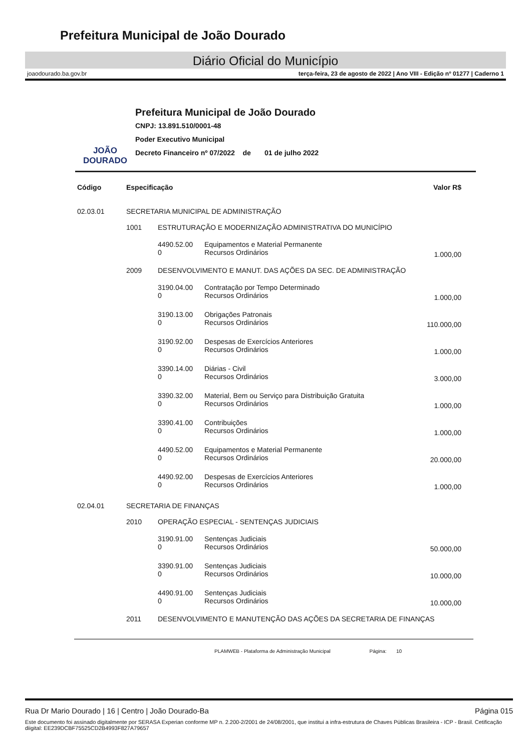Prefeitura Municipal de João Dourado
Diário Oficial do Município
joaodourado.ba.gov.br terça-feira, 23 de agosto de 2022 | Ano VIII - Edição nº 01277 | Caderno 1
JOÃO
DOURADO
Prefeitura Municipal de João Dourado
CNPJ: 13.891.510/0001-48
Poder Executivo Municipal
Decreto Financeiro nº 07/2022 de 01 de julho 2022
| Código | Especificação | | | Valor R$ |
| --- | --- | --- | --- | --- |
| 02.03.01 | SECRETARIA MUNICIPAL DE ADMINISTRAÇÃO | | | |
| | 1001 | ESTRUTURAÇÃO E MODERNIZAÇÃO ADMINISTRATIVA DO MUNICÍPIO | | |
| | | 4490.52.00 0 | Equipamentos e Material Permanente Recursos Ordinários | 1.000,00 |
| | 2009 | DESENVOLVIMENTO E MANUT. DAS AÇÕES DA SEC. DE ADMINISTRAÇÃO | | |
| | | 3190.04.00 0 | Contratação por Tempo Determinado Recursos Ordinários | 1.000,00 |
| | | 3190.13.00 0 | Obrigações Patronais Recursos Ordinários | 110.000,00 |
| | | 3190.92.00 0 | Despesas de Exercícios Anteriores Recursos Ordinários | 1.000,00 |
| | | 3390.14.00 0 | Diárias - Civil Recursos Ordinários | 3.000,00 |
| | | 3390.32.00 0 | Material, Bem ou Serviço para Distribuição Gratuita Recursos Ordinários | 1.000,00 |
| | | 3390.41.00 0 | Contribuições Recursos Ordinários | 1.000,00 |
| | | 4490.52.00 0 | Equipamentos e Material Permanente Recursos Ordinários | 20.000,00 |
| | | 4490.92.00 0 | Despesas de Exercícios Anteriores Recursos Ordinários | 1.000,00 |
| 02.04.01 | SECRETARIA DE FINANÇAS | | | |
| | 2010 | OPERAÇÃO ESPECIAL - SENTENÇAS JUDICIAIS | | |
| | | 3190.91.00 0 | Sentenças Judiciais Recursos Ordinários | 50.000,00 |
| | | 3390.91.00 0 | Sentenças Judiciais Recursos Ordinários | 10.000,00 |
| | | 4490.91.00 0 | Sentenças Judiciais Recursos Ordinários | 10.000,00 |
| | 2011 | DESENVOLVIMENTO E MANUTENÇÃO DAS AÇÕES DA SECRETARIA DE FINANÇAS | | |
PLAMWEB - Plataforma de Administração Municipal Página: 10
Rua Dr Mario Dourado | 16 | Centro | João Dourado-Ba Página 015
Este documento foi assinado digitalmente por SERASA Experian conforme MP n. 2.200-2/2001 de 24/08/2001, que institui a infra-estrutura de Chaves Públicas Brasileira - ICP - Brasil. Cetificação diigital: EE239DCBF75525CD2B4993F827A79657